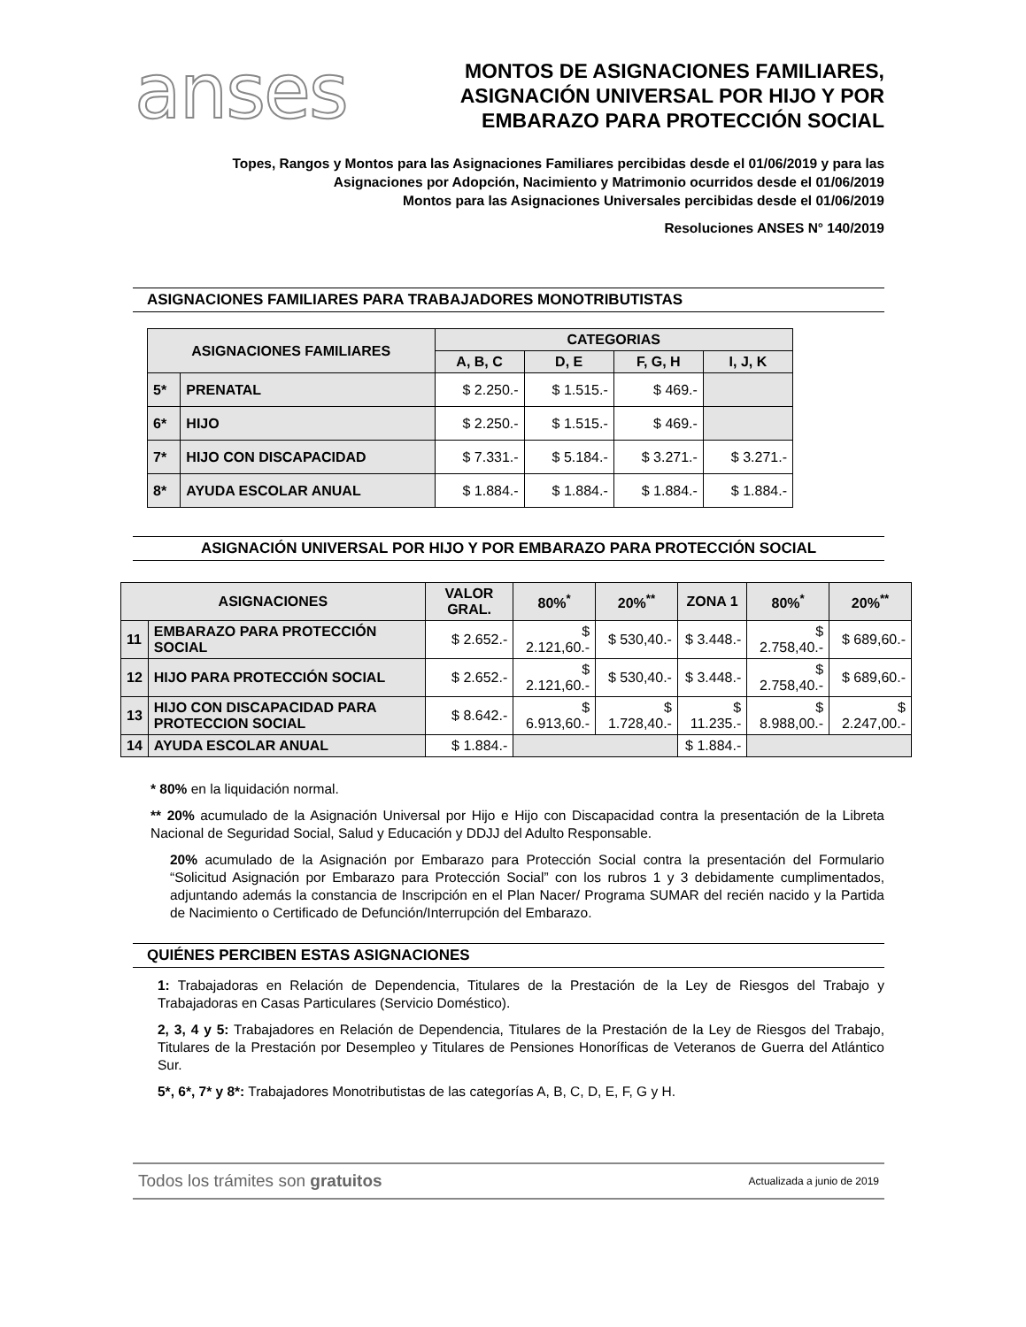anses
MONTOS DE ASIGNACIONES FAMILIARES,
ASIGNACIÓN UNIVERSAL POR HIJO Y POR
EMBARAZO PARA PROTECCIÓN SOCIAL
Topes, Rangos y Montos para las Asignaciones Familiares percibidas desde el 01/06/2019 y para las
Asignaciones por Adopción, Nacimiento y Matrimonio ocurridos desde el 01/06/2019
Montos para las Asignaciones Universales percibidas desde el 01/06/2019
Resoluciones ANSES N° 140/2019
ASIGNACIONES FAMILIARES PARA TRABAJADORES MONOTRIBUTISTAS
| ASIGNACIONES FAMILIARES | | CATEGORIAS | | | |
| --- | --- | --- | --- | --- | --- |
| | | A, B, C | D, E | F, G, H | I, J, K |
| 5* | PRENATAL | $ 2.250.- | $ 1.515.- | $ 469.- | |
| 6* | HIJO | $ 2.250.- | $ 1.515.- | $ 469.- | |
| 7* | HIJO CON DISCAPACIDAD | $ 7.331.- | $ 5.184.- | $ 3.271.- | $ 3.271.- |
| 8* | AYUDA ESCOLAR ANUAL | $ 1.884.- | $ 1.884.- | $ 1.884.- | $ 1.884.- |
ASIGNACIÓN UNIVERSAL POR HIJO Y POR EMBARAZO PARA PROTECCIÓN SOCIAL
| ASIGNACIONES | | VALOR GRAL. | 80%<sup>*</sup> | 20%<sup>**</sup> | ZONA 1 | 80%<sup>*</sup> | 20%<sup>**</sup> |
| --- | --- | --- | --- | --- | --- | --- | --- |
| 11 | EMBARAZO PARA PROTECCIÓN SOCIAL | $ 2.652.- | $ 2.121,60.- | $ 530,40.- | $ 3.448.- | $ 2.758,40.- | $ 689,60.- |
| 12 | HIJO PARA PROTECCIÓN SOCIAL | $ 2.652.- | $ 2.121,60.- | $ 530,40.- | $ 3.448.- | $ 2.758,40.- | $ 689,60.- |
| 13 | HIJO CON DISCAPACIDAD PARA PROTECCION SOCIAL | $ 8.642.- | $ 6.913,60.- | $ 1.728,40.- | $ 11.235.- | $ 8.988,00.- | $ 2.247,00.- |
| 14 | AYUDA ESCOLAR ANUAL | $ 1.884.- | | | $ 1.884.- | | |
* 80% en la liquidación normal.
** 20% acumulado de la Asignación Universal por Hijo e Hijo con Discapacidad contra la presentación de la Libreta Nacional de Seguridad Social, Salud y Educación y DDJJ del Adulto Responsable.
20% acumulado de la Asignación por Embarazo para Protección Social contra la presentación del Formulario “Solicitud Asignación por Embarazo para Protección Social” con los rubros 1 y 3 debidamente cumplimentados, adjuntando además la constancia de Inscripción en el Plan Nacer/ Programa SUMAR del recién nacido y la Partida de Nacimiento o Certificado de Defunción/Interrupción del Embarazo.
QUIÉNES PERCIBEN ESTAS ASIGNACIONES
1: Trabajadoras en Relación de Dependencia, Titulares de la Prestación de la Ley de Riesgos del Trabajo y Trabajadoras en Casas Particulares (Servicio Doméstico).
2, 3, 4 y 5: Trabajadores en Relación de Dependencia, Titulares de la Prestación de la Ley de Riesgos del Trabajo, Titulares de la Prestación por Desempleo y Titulares de Pensiones Honoríficas de Veteranos de Guerra del Atlántico Sur.
5*, 6*, 7* y 8*: Trabajadores Monotributistas de las categorías A, B, C, D, E, F, G y H.
Todos los trámites son gratuitos Actualizada a junio de 2019